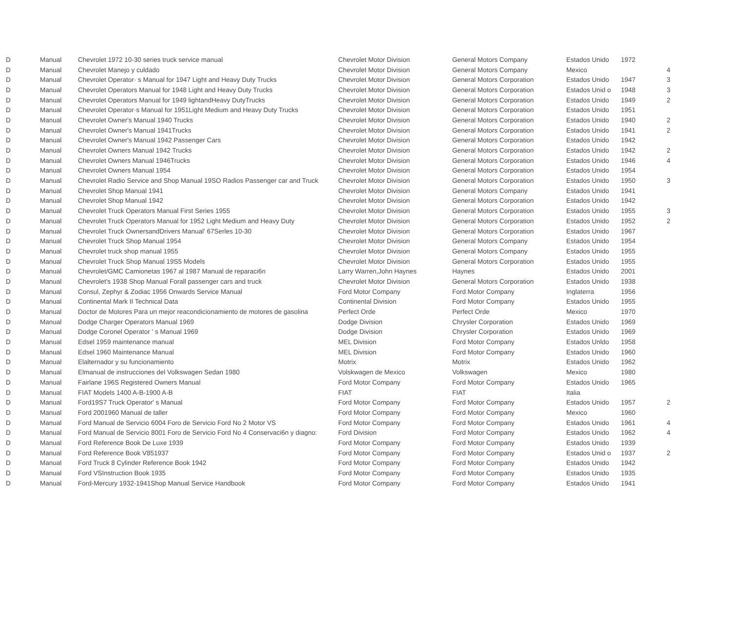| D | Manual | Chevrolet 1972 10-30 series truck service manual | Chevrolet Motor Division | General Motors Company | Estados Unido | 1972 | |
| D | Manual | Chevrolet Manejo y culdado | Chevrolet Motor Division | General Motors Company | Mexico | | 4 |
| D | Manual | Chevrolet Operator· s Manual for 1947 Light and Heavy Duty Trucks | Chevrolet Motor Division | General Motors Corporation | Estados Unido | 1947 | 3 |
| D | Manual | Chevrolet Operators Manual for 1948 Light and Heavy Duty Trucks | Chevrolet Motor Division | General Motors Corporation | Estados Unid o | 1948 | 3 |
| D | Manual | Chevrolet Operators Manual for 1949 lightandHeavy DutyTrucks | Chevrolet Motor Division | General Motors Corporation | Estados Unido | 1949 | 2 |
| D | Manual | Chevrolet Operator·s Manual for 1951Light Medium and Heavy Duty Trucks | Chevrolet Motor Division | General Motors Corporation | Estados Unido | 1951 | |
| D | Manual | Chevrolet Owner's Manual 1940 Trucks | Chevrolet Motor Division | General Motors Corporation | Estados Unido | 1940 | 2 |
| D | Manual | Chevrolet Owner's Manual 1941Trucks | Chevrolet Motor Division | General Motors Corporation | Estados Unido | 1941 | 2 |
| D | Manual | Chevrolet Owner's Manual 1942 Passenger Cars | Chevrolet Motor Division | General Motors Corporation | Estados Unido | 1942 | |
| D | Manual | Chevrolet Owners Manual 1942 Trucks | Chevrolet Motor Division | General Motors Corporation | Estados Unido | 1942 | 2 |
| D | Manual | Chevrolet Owners Manual 1946Trucks | Chevrolet Motor Division | General Motors Corporation | Estados Unido | 1946 | 4 |
| D | Manual | Chevrolet Owners Manual 1954 | Chevrolet Motor Division | General Motors Corporation | Estados Unido | 1954 | |
| D | Manual | Chevrolet Radio Service and Shop Manual 19SO Radios Passenger car and Truck | Chevrolet Motor Division | General Motors Corporation | Estados Unido | 1950 | 3 |
| D | Manual | Chevrolet Shop Manual 1941 | Chevrolet Motor Division | General Motors Company | Estados Unido | 1941 | |
| D | Manual | Chevrolet Shop Manual 1942 | Chevrolet Motor Division | General Motors Corporation | Estados Unido | 1942 | |
| D | Manual | Chevrolet Truck Operators Manual First Series 1955 | Chevrolet Motor Division | General Motors Corporation | Estados Unido | 1955 | 3 |
| D | Manual | Chevrolet Truck Operators Manual for 1952 Light Medium and Heavy Duty | Chevrolet Motor Division | General Motors Corporation | Estados Unido | 1952 | 2 |
| D | Manual | Chevrolet Truck OwnersandDrivers Manual' 67Serles 10-30 | Chevrolet Motor Division | General Motors Corporation | Estados Unido | 1967 | |
| D | Manual | Chevrolet Truck Shop Manual 1954 | Chevrolet Motor Division | General Motors Company | Estados Unido | 1954 | |
| D | Manual | Chevrolet truck shop manual 1955 | Chevrolet Motor Division | General Motors Company | Estados Unido | 1955 | |
| D | Manual | Chevrolet Truck Shop Manual 19S5 Models | Chevrolet Motor Division | General Motors Corporation | Estados Unido | 1955 | |
| D | Manual | Chevrolet/GMC Camionetas 1967 al 1987 Manual de reparaci6n | Larry Warren,John Haynes | Haynes | Estados Unido | 2001 | |
| D | Manual | Chevrolet's 1938 Shop Manual Forall passenger cars and truck | Chevrolet Motor Division | General Motors Corporation | Estados Unido | 1938 | |
| D | Manual | Consul, Zephyr & Zodiac 1956 Onwards Service Manual | Ford Motor Company | Ford Motor Company | Inglaterra | 1956 | |
| D | Manual | Continental Mark II Technical Data | Continental Division | Ford Motor Company | Estados Unido | 1955 | |
| D | Manual | Doctor de Motores Para un mejor reacondicionamiento de motores de gasolina | Perfect Orde | Perfect Orde | Mexico | 1970 | |
| D | Manual | Dodge Charger Operators Manual 1969 | Dodge Division | Chrysler Corporation | Estados Unido | 1969 | |
| D | Manual | Dodge Coronel Operator ' s Manual 1969 | Dodge Division | Chrysler Corporation | Estados Unido | 1969 | |
| D | Manual | Edsel 1959 maintenance manual | MEL Division | Ford Motor Company | Estados Unldo | 1958 | |
| D | Manual | Edsel 1960 Maintenance Manual | MEL Division | Ford Motor Company | Estados Unido | 1960 | |
| D | Manual | Elalternador y su funcionamiento | Motrix | Motrix | Estados Unido | 1962 | |
| D | Manual | Elmanual de instrucciones del Volkswagen Sedan 1980 | Volskwagen de Mexico | Volkswagen | Mexico | 1980 | |
| D | Manual | Fairlane 196S Registered Owners Manual | Ford Motor Company | Ford Motor Company | Estados Unido | 1965 | |
| D | Manual | FIAT Models 1400 A-B-1900 A-B | FIAT | FIAT | Italia | | |
| D | Manual | Ford19S7 Truck Operator' s Manual | Ford Motor Company | Ford Motor Company | Estados Unido | 1957 | 2 |
| D | Manual | Ford 2001960 Manual de taller | Ford Motor Company | Ford Motor Company | Mexico | 1960 | |
| D | Manual | Ford Manual de Servicio 6004 Foro de Servicio Ford No 2 Motor VS | Ford Motor Company | Ford Motor Company | Estados Unido | 1961 | 4 |
| D | Manual | Ford Manual de Servicio 8001 Foro de Servicio Ford No 4 Conservaci6n y diagno: | Ford Division | Ford Motor Company | Estados Unido | 1962 | 4 |
| D | Manual | Ford Reference Book De Luxe 1939 | Ford Motor Company | Ford Motor Company | Estados Unido | 1939 | |
| D | Manual | Ford Reference Book V851937 | Ford Motor Company | Ford Motor Company | Estados Unid o | 1937 | 2 |
| D | Manual | Ford Truck 8 Cylinder Reference Book 1942 | Ford Motor Company | Ford Motor Company | Estados Unido | 1942 | |
| D | Manual | Ford VSInstruction Book 1935 | Ford Motor Company | Ford Motor Company | Estados Unido | 1935 | |
| D | Manual | Ford-Mercury 1932-1941Shop Manual Service Handbook | Ford Motor Company | Ford Motor Company | Estados Unido | 1941 | |